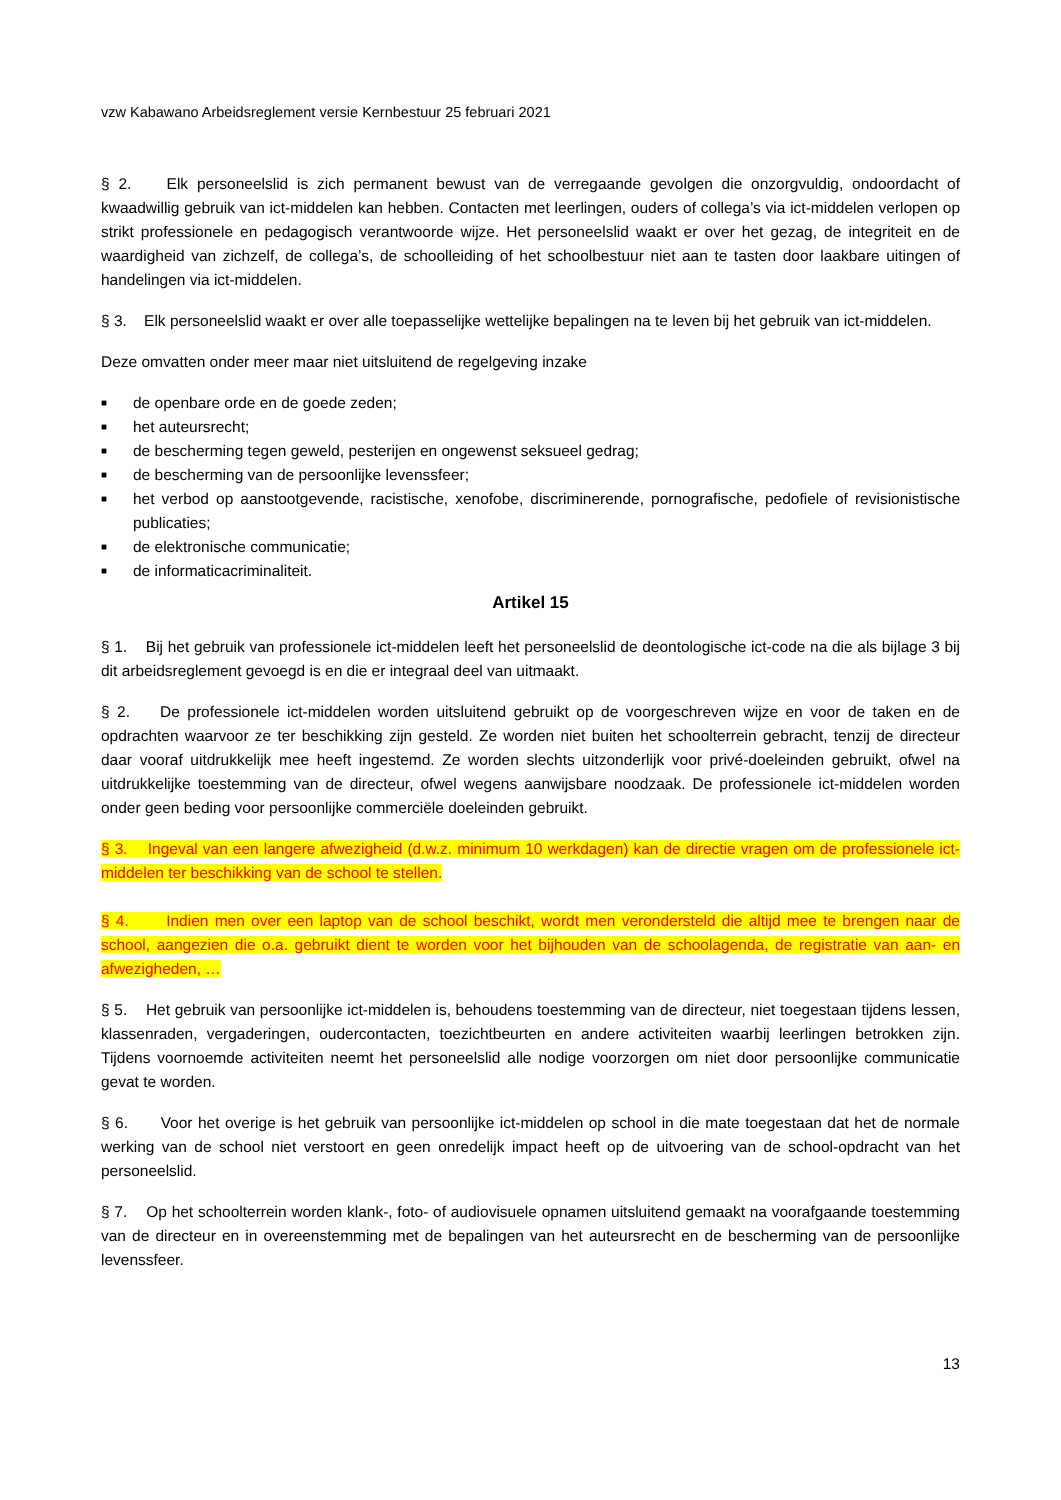vzw Kabawano Arbeidsreglement versie Kernbestuur 25 februari 2021
§ 2. Elk personeelslid is zich permanent bewust van de verregaande gevolgen die onzorgvuldig, ondoordacht of kwaadwillig gebruik van ict-middelen kan hebben. Contacten met leerlingen, ouders of collega’s via ict-middelen verlopen op strikt professionele en pedagogisch verantwoorde wijze. Het personeelslid waakt er over het gezag, de integriteit en de waardigheid van zichzelf, de collega’s, de schoolleiding of het schoolbestuur niet aan te tasten door laakbare uitingen of handelingen via ict-middelen.
§ 3. Elk personeelslid waakt er over alle toepasselijke wettelijke bepalingen na te leven bij het gebruik van ict-middelen.
Deze omvatten onder meer maar niet uitsluitend de regelgeving inzake
■ de openbare orde en de goede zeden;
■ het auteursrecht;
■ de bescherming tegen geweld, pesterijen en ongewenst seksueel gedrag;
■ de bescherming van de persoonlijke levenssfeer;
■ het verbod op aanstootgevende, racistische, xenofobe, discriminerende, pornografische, pedofiele of revisionistische publicaties;
■ de elektronische communicatie;
■ de informaticacriminaliteit.
Artikel 15
§ 1. Bij het gebruik van professionele ict-middelen leeft het personeelslid de deontologische ict-code na die als bijlage 3 bij dit arbeidsreglement gevoegd is en die er integraal deel van uitmaakt.
§ 2. De professionele ict-middelen worden uitsluitend gebruikt op de voorgeschreven wijze en voor de taken en de opdrachten waarvoor ze ter beschikking zijn gesteld. Ze worden niet buiten het schoolterrein gebracht, tenzij de directeur daar vooraf uitdrukkelijk mee heeft ingestemd. Ze worden slechts uitzonderlijk voor privé-doeleinden gebruikt, ofwel na uitdrukkelijke toestemming van de directeur, ofwel wegens aanwijsbare noodzaak. De professionele ict-middelen worden onder geen beding voor persoonlijke commerciële doeleinden gebruikt.
§ 3. Ingeval van een langere afwezigheid (d.w.z. minimum 10 werkdagen) kan de directie vragen om de professionele ict-middelen ter beschikking van de school te stellen.
§ 4. Indien men over een laptop van de school beschikt, wordt men verondersteld die altijd mee te brengen naar de school, aangezien die o.a. gebruikt dient te worden voor het bijhouden van de schoolagenda, de registratie van aan- en afwezigheden, …
§ 5. Het gebruik van persoonlijke ict-middelen is, behoudens toestemming van de directeur, niet toegestaan tijdens lessen, klassenraden, vergaderingen, oudercontacten, toezichtbeurten en andere activiteiten waarbij leerlingen betrokken zijn. Tijdens voornoemde activiteiten neemt het personeelslid alle nodige voorzorgen om niet door persoonlijke communicatie gevat te worden.
§ 6. Voor het overige is het gebruik van persoonlijke ict-middelen op school in die mate toegestaan dat het de normale werking van de school niet verstoort en geen onredelijk impact heeft op de uitvoering van de school-opdracht van het personeelslid.
§ 7. Op het schoolterrein worden klank-, foto- of audiovisuele opnamen uitsluitend gemaakt na voorafgaande toestemming van de directeur en in overeenstemming met de bepalingen van het auteursrecht en de bescherming van de persoonlijke levenssfeer.
13